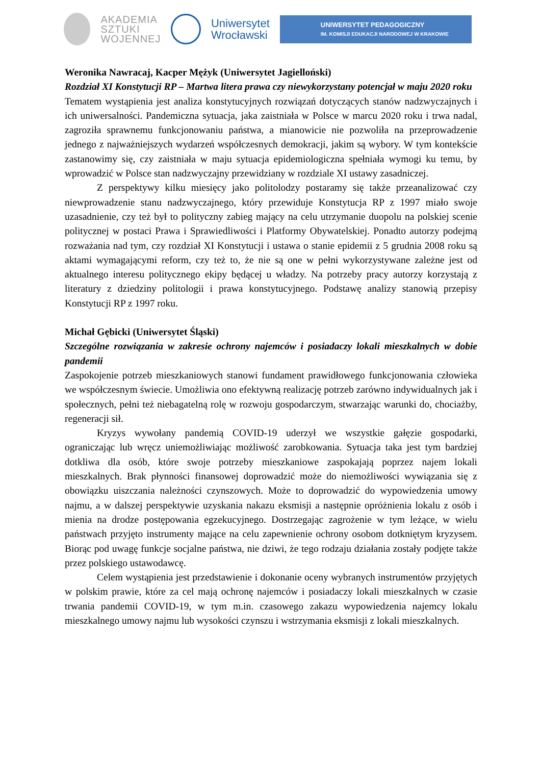AKADEMIA
SZTUKI
WOJENNEJ
Uniwersytet
Wrocławski
UNIWERSYTET PEDAGOGICZNY
IM. KOMISJI EDUKACJI NARODOWEJ W KRAKOWIE
Weronika Nawracaj, Kacper Mężyk (Uniwersytet Jagielloński)
Rozdział XI Konstytucji RP – Martwa litera prawa czy niewykorzystany potencjał w maju 2020 roku
Tematem wystąpienia jest analiza konstytucyjnych rozwiązań dotyczących stanów nadzwyczajnych i ich uniwersalności. Pandemiczna sytuacja, jaka zaistniała w Polsce w marcu 2020 roku i trwa nadal, zagroziła sprawnemu funkcjonowaniu państwa, a mianowicie nie pozwoliła na przeprowadzenie jednego z najważniejszych wydarzeń współczesnych demokracji, jakim są wybory. W tym kontekście zastanowimy się, czy zaistniała w maju sytuacja epidemiologiczna spełniała wymogi ku temu, by wprowadzić w Polsce stan nadzwyczajny przewidziany w rozdziale XI ustawy zasadniczej.
Z perspektywy kilku miesięcy jako politolodzy postaramy się także przeanalizować czy niewprowadzenie stanu nadzwyczajnego, który przewiduje Konstytucja RP z 1997 miało swoje uzasadnienie, czy też był to polityczny zabieg mający na celu utrzymanie duopolu na polskiej scenie politycznej w postaci Prawa i Sprawiedliwości i Platformy Obywatelskiej. Ponadto autorzy podejmą rozważania nad tym, czy rozdział XI Konstytucji i ustawa o stanie epidemii z 5 grudnia 2008 roku są aktami wymagającymi reform, czy też to, że nie są one w pełni wykorzystywane zależne jest od aktualnego interesu politycznego ekipy będącej u władzy. Na potrzeby pracy autorzy korzystają z literatury z dziedziny politologii i prawa konstytucyjnego. Podstawę analizy stanowią przepisy Konstytucji RP z 1997 roku.
Michał Gębicki (Uniwersytet Śląski)
Szczególne rozwiązania w zakresie ochrony najemców i posiadaczy lokali mieszkalnych w dobie pandemii
Zaspokojenie potrzeb mieszkaniowych stanowi fundament prawidłowego funkcjonowania człowieka we współczesnym świecie. Umożliwia ono efektywną realizację potrzeb zarówno indywidualnych jak i społecznych, pełni też niebagatelną rolę w rozwoju gospodarczym, stwarzając warunki do, chociażby, regeneracji sił.
Kryzys wywołany pandemią COVID-19 uderzył we wszystkie gałęzie gospodarki, ograniczając lub wręcz uniemożliwiając możliwość zarobkowania. Sytuacja taka jest tym bardziej dotkliwa dla osób, które swoje potrzeby mieszkaniowe zaspokajają poprzez najem lokali mieszkalnych. Brak płynności finansowej doprowadzić może do niemożliwości wywiązania się z obowiązku uiszczania należności czynszowych. Może to doprowadzić do wypowiedzenia umowy najmu, a w dalszej perspektywie uzyskania nakazu eksmisji a następnie opróżnienia lokalu z osób i mienia na drodze postępowania egzekucyjnego. Dostrzegając zagrożenie w tym leżące, w wielu państwach przyjęto instrumenty mające na celu zapewnienie ochrony osobom dotkniętym kryzysem. Biorąc pod uwagę funkcje socjalne państwa, nie dziwi, że tego rodzaju działania zostały podjęte także przez polskiego ustawodawcę.
Celem wystąpienia jest przedstawienie i dokonanie oceny wybranych instrumentów przyjętych w polskim prawie, które za cel mają ochronę najemców i posiadaczy lokali mieszkalnych w czasie trwania pandemii COVID-19, w tym m.in. czasowego zakazu wypowiedzenia najemcy lokalu mieszkalnego umowy najmu lub wysokości czynszu i wstrzymania eksmisji z lokali mieszkalnych.